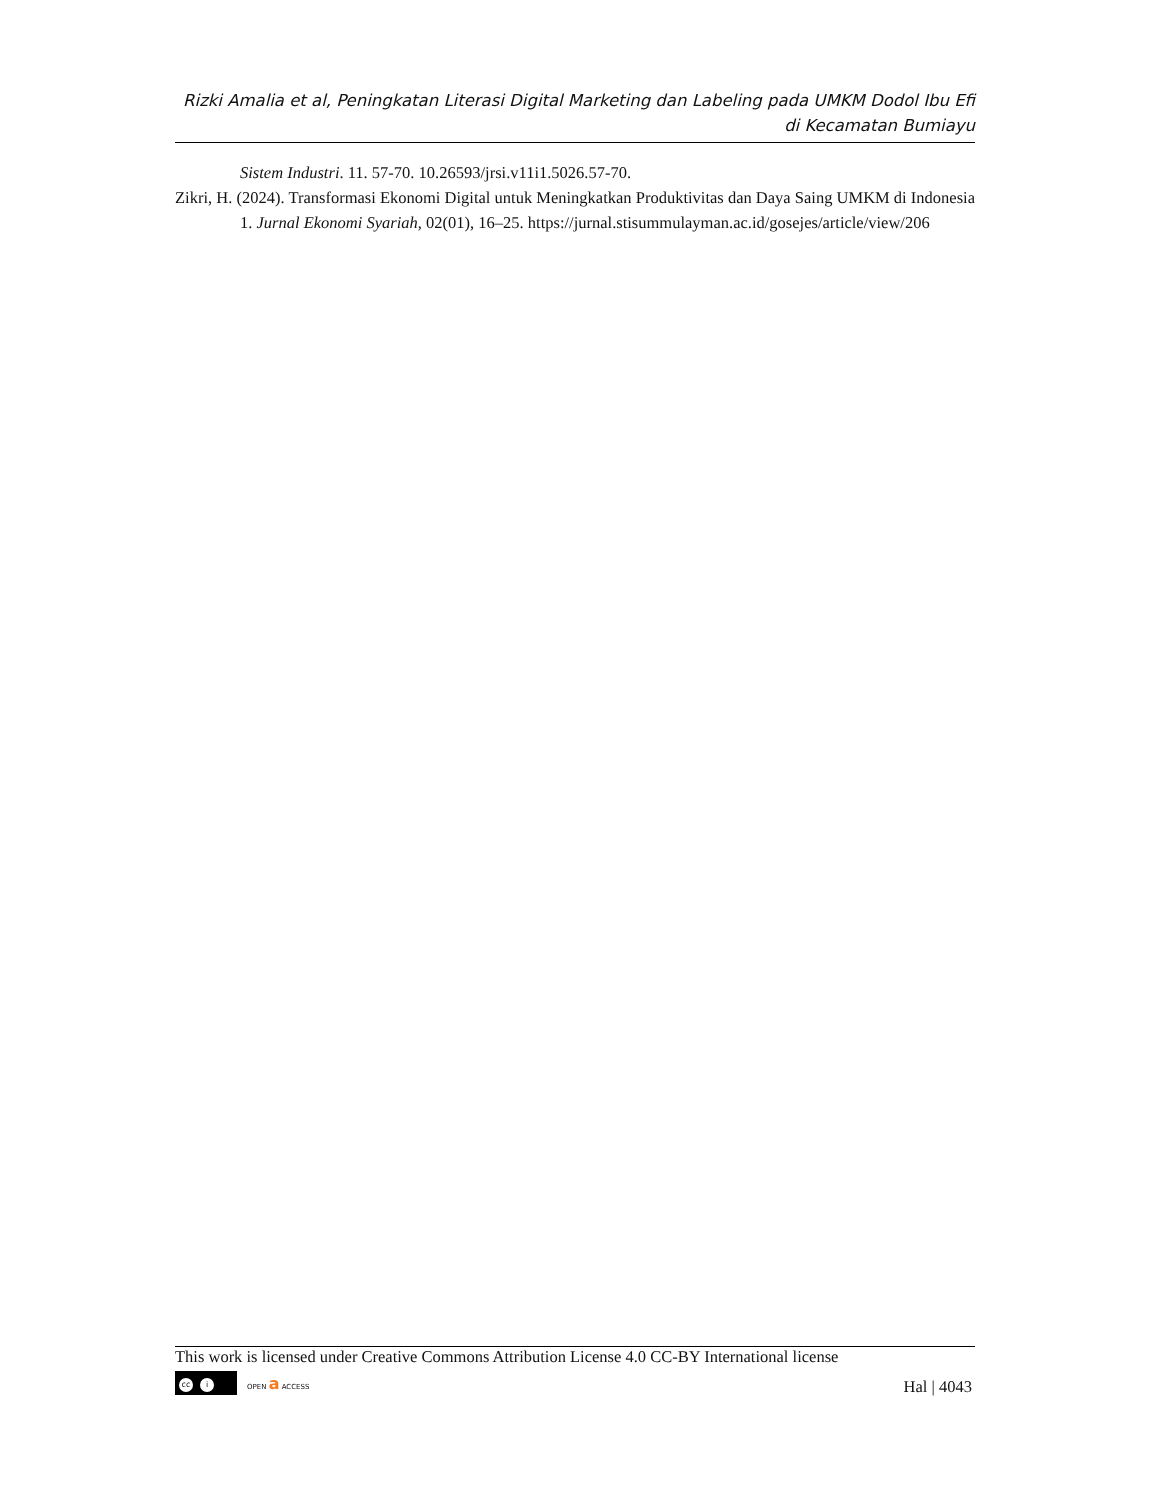Rizki Amalia et al, Peningkatan Literasi Digital Marketing dan Labeling pada UMKM Dodol Ibu Efi di Kecamatan Bumiayu
Sistem Industri. 11. 57-70. 10.26593/jrsi.v11i1.5026.57-70.
Zikri, H. (2024). Transformasi Ekonomi Digital untuk Meningkatkan Produktivitas dan Daya Saing UMKM di Indonesia 1. Jurnal Ekonomi Syariah, 02(01), 16–25. https://jurnal.stisummulayman.ac.id/gosejes/article/view/206
This work is licensed under Creative Commons Attribution License 4.0 CC-BY International license
cc i
OPEN a ACCESS
Hal | 4043